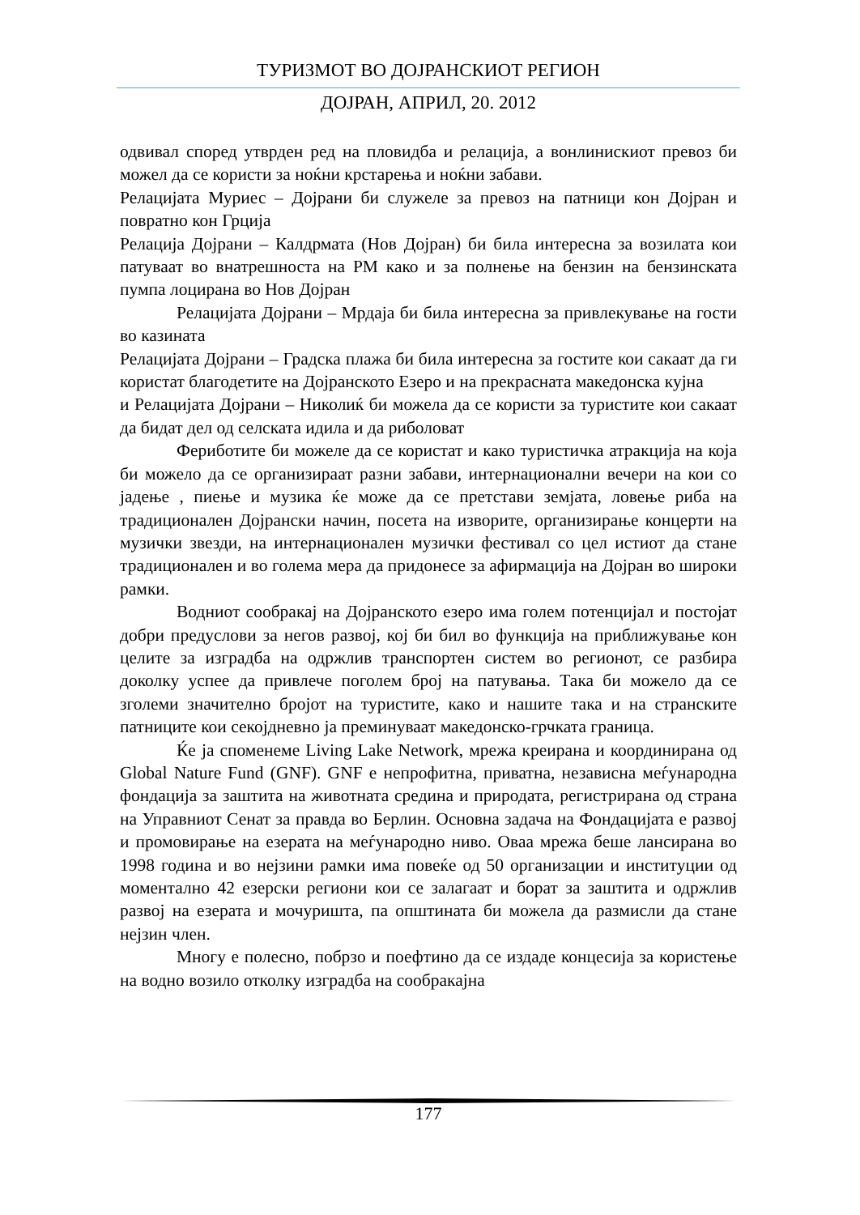ТУРИЗМОТ ВО ДОЈРАНСКИОТ РЕГИОН
ДОЈРАН, АПРИЛ, 20. 2012
одвивал според утврден ред на пловидба и релација, а вонлинискиот превоз би можел да се користи за ноќни крстарења и ноќни забави.
Релацијата Муриес – Дојрани би служеле за превоз на патници кон Дојран и повратно кон Грција
Релација Дојрани – Калдрмата (Нов Дојран) би била интересна за возилата кои патуваат во внатрешноста на РМ како и за полнење на бензин на бензинската пумпа лоцирана во Нов Дојран
Релацијата Дојрани – Мрдаја би била интересна за привлекување на гости во казината
Релацијата Дојрани – Градска плажа би била интересна за гостите кои сакаат да ги користат благодетите на Дојранското Езеро и на прекрасната македонска кујна
и Релацијата Дојрани – Николиќ би можела да се користи за туристите кои сакаат да бидат дел од селската идила и да риболоват
Фериботите би можеле да се користат и како туристичка атракција на која би можело да се организираат разни забави, интернационални вечери на кои со јадење , пиење и музика ќе може да се претстави земјата, ловење риба на традиционален Дојрански начин, посета на изворите, организирање концерти на музички звезди, на интернационален музички фестивал со цел истиот да стане традиционален и во голема мера да придонесе за афирмација на Дојран во широки рамки.
Водниот сообракај на Дојранското езеро има голем потенцијал и постојат добри предуслови за негов развој, кој би бил во функција на приближување кон целите за изградба на одржлив транспортен систем во регионот, се разбира доколку успее да привлече поголем број на патувања. Така би можело да се зголеми значително бројот на туристите, како и нашите така и на странските патниците кои секојдневно ја преминуваат македонско-грчката граница.
Ќе ја спомeнеме Living Lake Network, мрежа креирана и координирана од Global Nature Fund (GNF). GNF е непрофитна, приватна, независна меѓународна фондација за заштита на животната средина и природата, регистрирана од страна на Управниот Сенат за правда во Берлин. Основна задача на Фондацијата е развој и промовирање на езерата на меѓународно ниво. Оваа мрежа беше лансирана во 1998 година и во нејзини рамки има повеќе од 50 организации и институции од моментално 42 езерски региони кои се залагаат и борат за заштита и одржлив развој на езерата и мочуришта, па општината би можела да размисли да стане нејзин член.
Многу е полесно, побрзо и поефтино да се издаде концесија за користење на водно возило отколку изградба на сообракајна
177